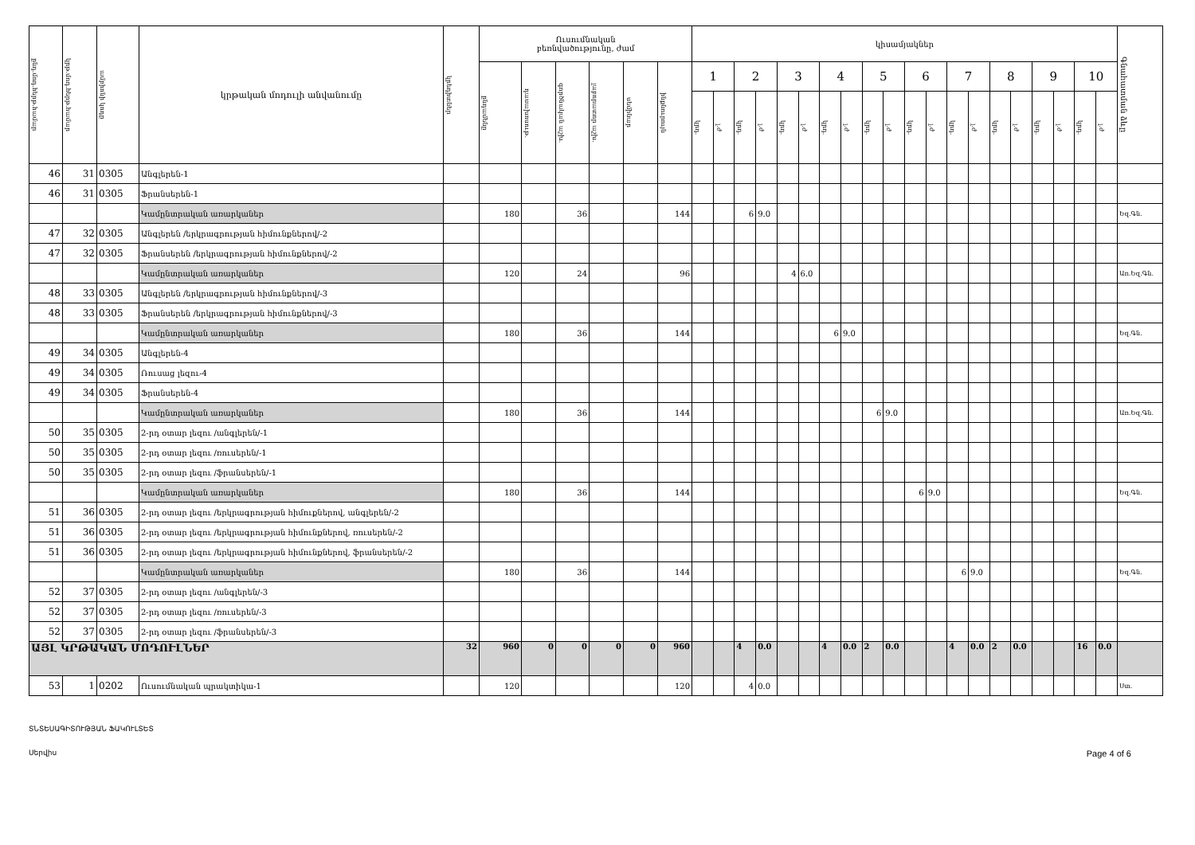| ընդ.մոդ.հերթ.համար | կրթ.մոդ.հերթ.համար | ամբիոնի կոդը | կրթական մոդուլի անվանումը | կրեդիտներ | Ուսումնական բեռնվածությունը, ժամ | | | | | | կիսամյակներ | | | | | | | | | | | | | | | | | | | | Գնահատման ձևը |
| --- | --- | --- | --- | --- | --- | --- | --- | --- | --- | --- | --- | --- | --- | --- | --- | --- | --- | --- | --- | --- | --- | --- | --- | --- | --- | --- | --- | --- | --- | --- | --- |
| | | | | | ընդամենը | դասախոսութ. | գործնական աշխ. | լաբորատոր աշխ. | սեմինար | ինքնուրույն | 1 | | 2 | | 3 | | 4 | | 5 | | 6 | | 7 | | 8 | | 9 | | 10 | | |
| | | | | | | | | | | | կրդ. | լ.ժ | կրդ. | լ.ժ | կրդ. | լ.ժ | կրդ. | լ.ժ | կրդ. | լ.ժ | կրդ. | լ.ժ | կրդ. | լ.ժ | կրդ. | լ.ժ | կրդ. | լ.ժ | կրդ. | լ.ժ | |
| 46 | 31 | 0305 | Անգլերեն-1 | | | | | | | | | | | | | | | | | | | | | | | | | | | | |
| 46 | 31 | 0305 | Ֆրանսերեն-1 | | | | | | | | | | | | | | | | | | | | | | | | | | | | |
| | | | Կամընտրական առարկաներ | | 180 | | 36 | | | 144 | | | 6 | 9.0 | | | | | | | | | | | | | | | | | Եզ.Գն. |
| 47 | 32 | 0305 | Անգլերեն /երկրագրության հիմունքներով/-2 | | | | | | | | | | | | | | | | | | | | | | | | | | | | |
| 47 | 32 | 0305 | Ֆրանսերեն /երկրագրության հիմունքներով/-2 | | | | | | | | | | | | | | | | | | | | | | | | | | | | |
| | | | Կամընտրական առարկաներ | | 120 | | 24 | | | 96 | | | | | 4 | 6.0 | | | | | | | | | | | | | | | Առ.Եզ.Գն. |
| 48 | 33 | 0305 | Անգլերեն /երկրագրության հիմունքներով/-3 | | | | | | | | | | | | | | | | | | | | | | | | | | | | |
| 48 | 33 | 0305 | Ֆրանսերեն /երկրագրության հիմունքներով/-3 | | | | | | | | | | | | | | | | | | | | | | | | | | | | |
| | | | Կամընտրական առարկաներ | | 180 | | 36 | | | 144 | | | | | | | 6 | 9.0 | | | | | | | | | | | | | Եզ.Գն. |
| 49 | 34 | 0305 | Անգլերեն-4 | | | | | | | | | | | | | | | | | | | | | | | | | | | | |
| 49 | 34 | 0305 | Ռուսաց լեզու-4 | | | | | | | | | | | | | | | | | | | | | | | | | | | | |
| 49 | 34 | 0305 | Ֆրանսերեն-4 | | | | | | | | | | | | | | | | | | | | | | | | | | | | |
| | | | Կամընտրական առարկաներ | | 180 | | 36 | | | 144 | | | | | | | | | 6 | 9.0 | | | | | | | | | | | Առ.Եզ.Գն. |
| 50 | 35 | 0305 | 2-րդ օտար լեզու /անգլերեն/-1 | | | | | | | | | | | | | | | | | | | | | | | | | | | | |
| 50 | 35 | 0305 | 2-րդ օտար լեզու /ռուսերեն/-1 | | | | | | | | | | | | | | | | | | | | | | | | | | | | |
| 50 | 35 | 0305 | 2-րդ օտար լեզու /ֆրանսերեն/-1 | | | | | | | | | | | | | | | | | | | | | | | | | | | | |
| | | | Կամընտրական առարկաներ | | 180 | | 36 | | | 144 | | | | | | | | | | | 6 | 9.0 | | | | | | | | | Եզ.Գն. |
| 51 | 36 | 0305 | 2-րդ օտար լեզու /երկրագրության հիմուքներով, անգլերեն/-2 | | | | | | | | | | | | | | | | | | | | | | | | | | | | |
| 51 | 36 | 0305 | 2-րդ օտար լեզու /երկրագրության հիմունքներով, ռուսերեն/-2 | | | | | | | | | | | | | | | | | | | | | | | | | | | | |
| 51 | 36 | 0305 | 2-րդ օտար լեզու /երկրագրության հիմունքներով, ֆրանսերեն/-2 | | | | | | | | | | | | | | | | | | | | | | | | | | | | |
| | | | Կամընտրական առարկաներ | | 180 | | 36 | | | 144 | | | | | | | | | | | | | 6 | 9.0 | | | | | | | Եզ.Գն. |
| 52 | 37 | 0305 | 2-րդ օտար լեզու /անգլերեն/-3 | | | | | | | | | | | | | | | | | | | | | | | | | | | | |
| 52 | 37 | 0305 | 2-րդ օտար լեզու /ռուսերեն/-3 | | | | | | | | | | | | | | | | | | | | | | | | | | | | |
| 52 | 37 | 0305 | 2-րդ օտար լեզու /ֆրանսերեն/-3 | | | | | | | | | | | | | | | | | | | | | | | | | | | | |
| ԱՅԼ ԿՐԹԱԿԱՆ ՄՈԴՈՒԼՆԵՐ | | | | 32 | 960 | 0 | 0 | 0 | 0 | 960 | | | 4 | 0.0 | | | 4 | 0.0 | 2 | 0.0 | | | 4 | 0.0 | 2 | 0.0 | | | 16 | 0.0 | |
| 53 | 1 | 0202 | Ուսումնական պրակտիկա-1 | | 120 | | | | | 120 | | | 4 | 0.0 | | | | | | | | | | | | | | | | | Ստ. |
ՏՆՏԵՍԱԳԻՏՈՒԹՅԱՆ ՖԱԿՈՒԼՏԵՏ
Page 4 of 6 Սերվիս